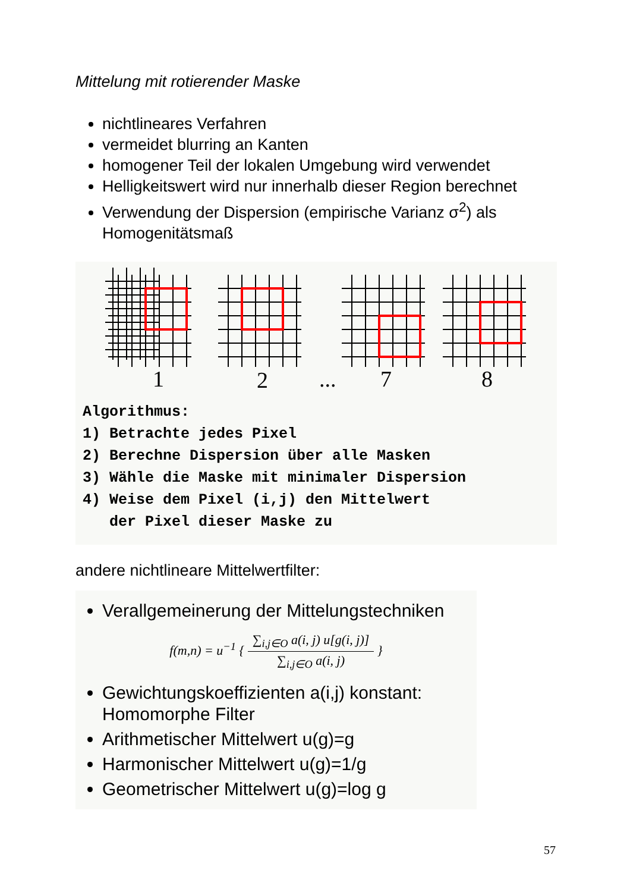Mittelung mit rotierender Maske
nichtlineares Verfahren
vermeidet blurring an Kanten
homogener Teil der lokalen Umgebung wird verwendet
Helligkeitswert wird nur innerhalb dieser Region berechnet
Verwendung der Dispersion (empirische Varianz σ<sup>2</sup>) als Homogenitätsmaß
1
2
...
7
8
Algorithmus: 1) Betrachte jedes Pixel 2) Berechne Dispersion über alle Masken 3) Wähle die Maske mit minimaler Dispersion 4) Weise dem Pixel (i,j) den Mittelwert der Pixel dieser Maske zu
andere nichtlineare Mittelwertfilter:
Verallgemeinerung der Mittelungstechniken
f(m,n) = u<sup>−1</sup> { ∑<sub>i,j∈O</sub> a(i, j) u[g(i, j)] ∑<sub>i,j∈O</sub> a(i, j) }
Gewichtungskoeffizienten a(i,j) konstant: Homomorphe Filter
Arithmetischer Mittelwert u(g)=g
Harmonischer Mittelwert u(g)=1/g
Geometrischer Mittelwert u(g)=log g
57